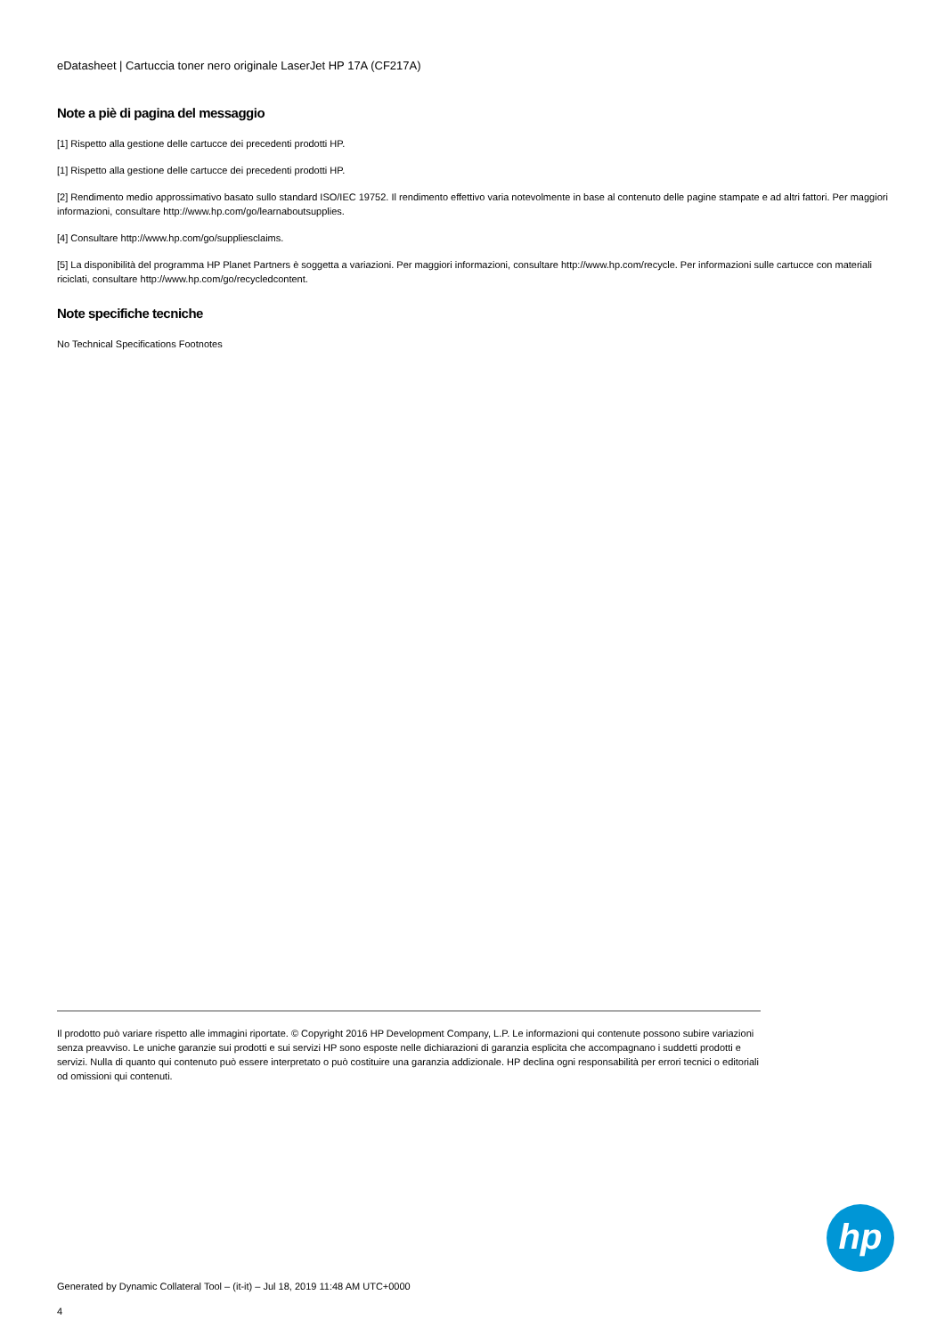eDatasheet | Cartuccia toner nero originale LaserJet HP 17A (CF217A)
Note a piè di pagina del messaggio
[1] Rispetto alla gestione delle cartucce dei precedenti prodotti HP.
[1] Rispetto alla gestione delle cartucce dei precedenti prodotti HP.
[2] Rendimento medio approssimativo basato sullo standard ISO/IEC 19752. Il rendimento effettivo varia notevolmente in base al contenuto delle pagine stampate e ad altri fattori. Per maggiori informazioni, consultare http://www.hp.com/go/learnaboutsupplies.
[4] Consultare http://www.hp.com/go/suppliesclaims.
[5] La disponibilità del programma HP Planet Partners è soggetta a variazioni. Per maggiori informazioni, consultare http://www.hp.com/recycle. Per informazioni sulle cartucce con materiali riciclati, consultare http://www.hp.com/go/recycledcontent.
Note specifiche tecniche
No Technical Specifications Footnotes
Il prodotto può variare rispetto alle immagini riportate. © Copyright 2016 HP Development Company, L.P. Le informazioni qui contenute possono subire variazioni senza preavviso. Le uniche garanzie sui prodotti e sui servizi HP sono esposte nelle dichiarazioni di garanzia esplicita che accompagnano i suddetti prodotti e servizi. Nulla di quanto qui contenuto può essere interpretato o può costituire una garanzia addizionale. HP declina ogni responsabilità per errori tecnici o editoriali od omissioni qui contenuti.
hp
Generated by Dynamic Collateral Tool – (it-it) – Jul 18, 2019 11:48 AM UTC+0000
4